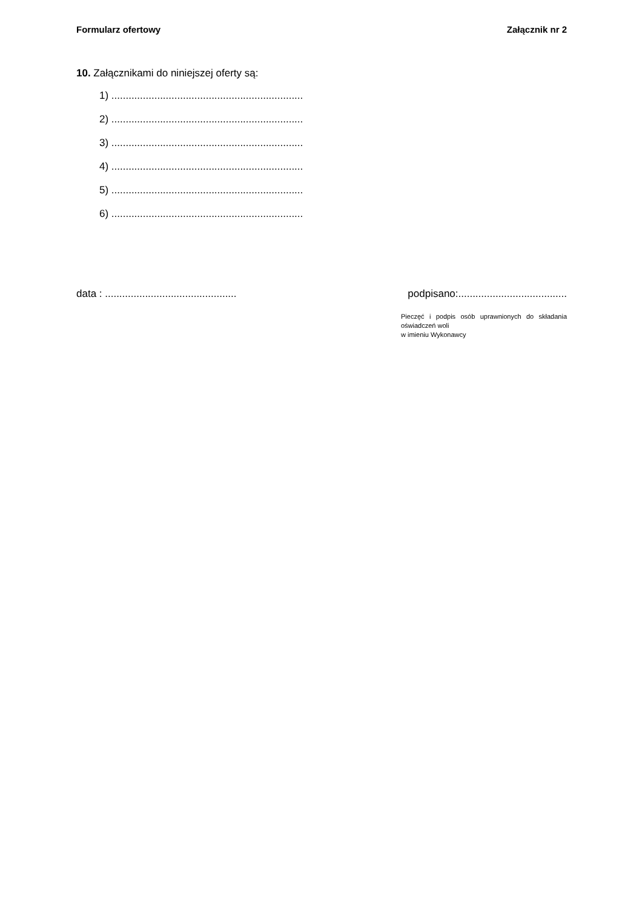Formularz ofertowy Załącznik nr 2
10. Załącznikami do niniejszej oferty są:
1) ...................................................................
2) ...................................................................
3) ...................................................................
4) ...................................................................
5) ...................................................................
6) ...................................................................
data : .............................................. podpisano:......................................
Pieczęć i podpis osób uprawnionych do składania oświadczeń woli
w imieniu Wykonawcy